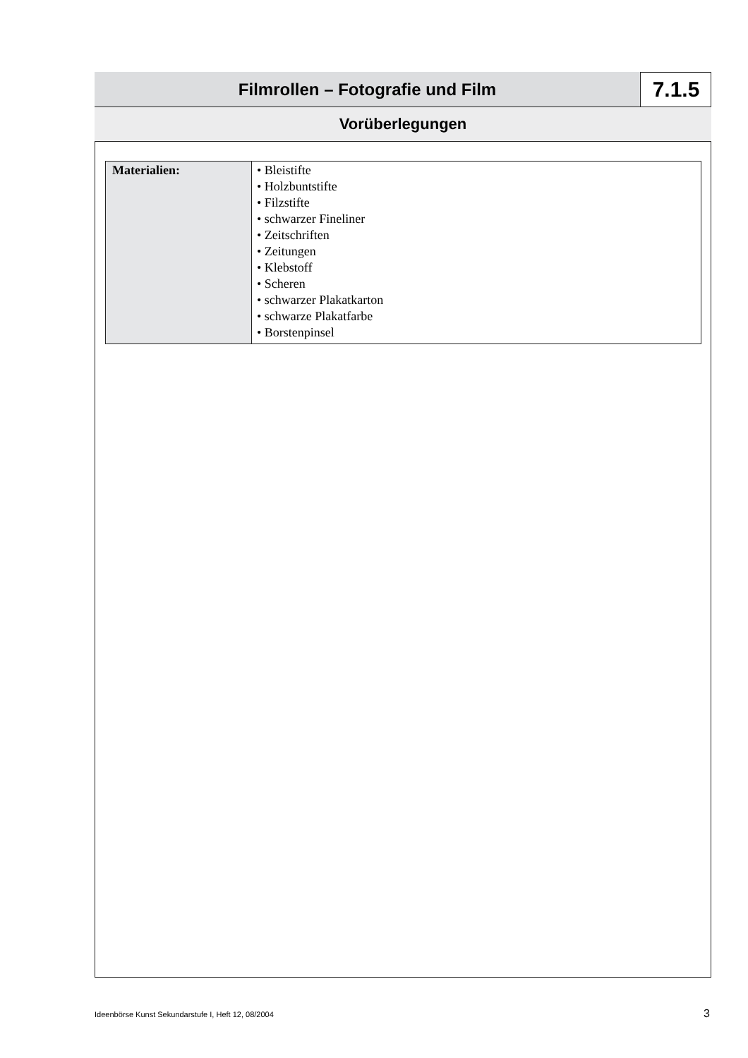Filmrollen – Fotografie und Film
7.1.5
Vorüberlegungen
| Materialien: | • Bleistifte • Holzbuntstifte • Filzstifte • schwarzer Fineliner • Zeitschriften • Zeitungen • Klebstoff • Scheren • schwarzer Plakatkarton • schwarze Plakatfarbe • Borstenpinsel |
Ideenbörse Kunst Sekundarstufe I, Heft 12, 08/2004 3